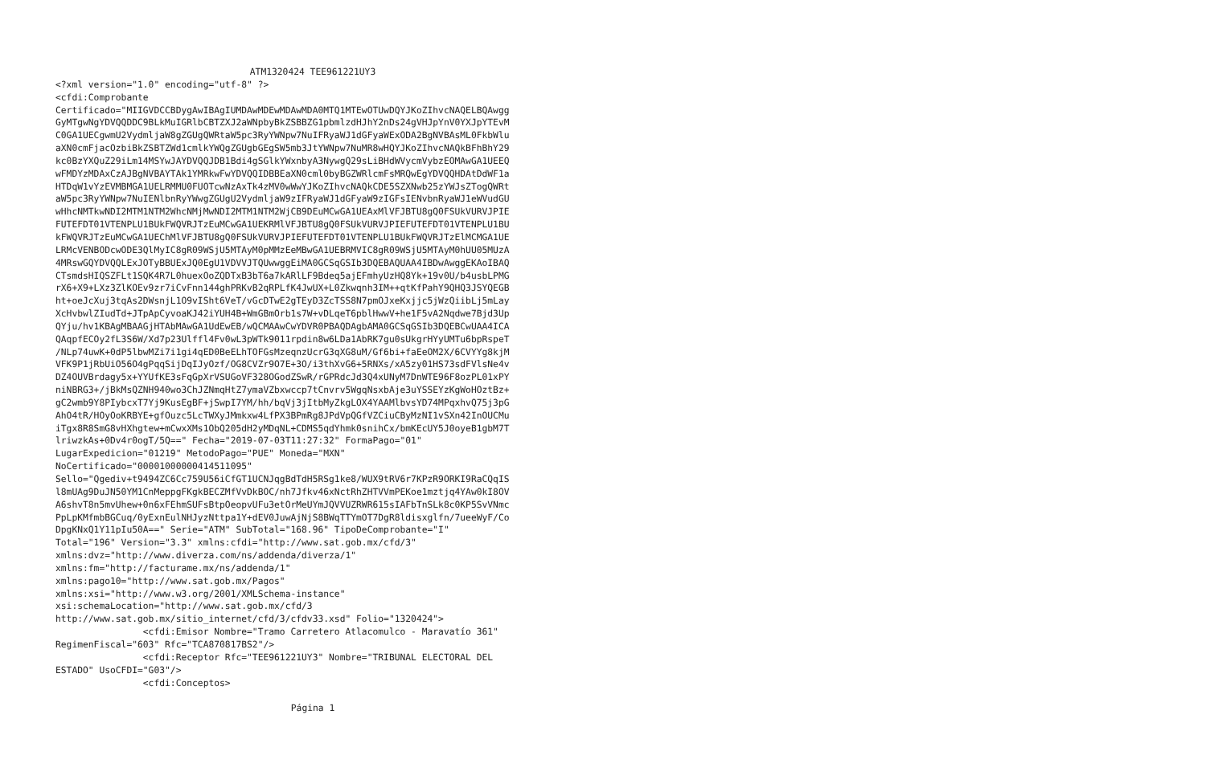ATM1320424 TEE961221UY3
<?xml version="1.0" encoding="utf-8" ?> <cfdi:Comprobante Certificado="MIIGVDCCBDygAwIBAgIUMDAwMDEwMDAwMDA0MTQ1MTEwOTUwDQYJKoZIhvcNAQELBQAwgg GyMTgwNgYDVQQDDC9BLkMuIGRlbCBTZXJ2aWNpbyBkZSBBZG1pbmlzdHJhY2nDs24gVHJpYnV0YXJpYTEvM C0GA1UECgwmU2VydmljaW8gZGUgQWRtaW5pc3RyYWNpw7NuIFRyaWJ1dGFyaWExODA2BgNVBAsML0FkbWlu aXN0cmFjacOzbiBkZSBTZWd1cmlkYWQgZGUgbGEgSW5mb3JtYWNpw7NuMR8wHQYJKoZIhvcNAQkBFhBhY29 kc0BzYXQuZ29iLm14MSYwJAYDVQQJDB1Bdi4gSGlkYWxnbyA3NywgQ29sLiBHdWVycmVybzEOMAwGA1UEEQ wFMDYzMDAxCzAJBgNVBAYTAk1YMRkwFwYDVQQIDBBEaXN0cml0byBGZWRlcmFsMRQwEgYDVQQHDAtDdWF1a HTDqW1vYzEVMBMGA1UELRMMU0FUOTcwNzAxTk4zMV0wWwYJKoZIhvcNAQkCDE5SZXNwb25zYWJsZTogQWRt aW5pc3RyYWNpw7NuIENlbnRyYWwgZGUgU2VydmljaW9zIFRyaWJ1dGFyaW9zIGFsIENvbnRyaWJ1eWVudGU wHhcNMTkwNDI2MTM1NTM2WhcNMjMwNDI2MTM1NTM2WjCB9DEuMCwGA1UEAxMlVFJBTU8gQ0FSUkVURVJPIE FUTEFDT01VTENPLU1BUkFWQVRJTzEuMCwGA1UEKRMlVFJBTU8gQ0FSUkVURVJPIEFUTEFDT01VTENPLU1BU kFWQVRJTzEuMCwGA1UEChMlVFJBTU8gQ0FSUkVURVJPIEFUTEFDT01VTENPLU1BUkFWQVRJTzElMCMGA1UE LRMcVENBODcwODE3QlMyIC8gR09WSjU5MTAyM0pMMzEeMBwGA1UEBRMVIC8gR09WSjU5MTAyM0hUU05MUzA 4MRswGQYDVQQLExJOTyBBUExJQ0EgU1VDVVJTQUwwggEiMA0GCSqGSIb3DQEBAQUAA4IBDwAwggEKAoIBAQ CTsmdsHIQSZFLt1SQK4R7L0huexOoZQDTxB3bT6a7kARlLF9Bdeq5ajEFmhyUzHQ8Yk+19v0U/b4usbLPMG rX6+X9+LXz3ZlKOEv9zr7iCvFnn144ghPRKvB2qRPLfK4JwUX+L0Zkwqnh3IM++qtKfPahY9QHQ3JSYQEGB ht+oeJcXuj3tqAs2DWsnjL1O9vISht6VeT/vGcDTwE2gTEyD3ZcTSS8N7pmOJxeKxjjc5jWzQiibLj5mLay XcHvbwlZIudTd+JTpApCyvoaKJ42iYUH4B+WmGBmOrb1s7W+vDLqeT6pblHwwV+he1F5vA2Nqdwe7Bjd3Up QYju/hv1KBAgMBAAGjHTAbMAwGA1UdEwEB/wQCMAAwCwYDVR0PBAQDAgbAMA0GCSqGSIb3DQEBCwUAA4ICA QAqpfECOy2fL3S6W/Xd7p23Ulffl4Fv0wL3pWTk9011rpdin8w6LDa1AbRK7gu0sUkgrHYyUMTu6bpRspeT /NLp74uwK+0dP5lbwMZi7i1gi4qED0BeELhTOFGsMzeqnzUcrG3qXG8uM/Gf6bi+faEeOM2X/6CVYYg8kjM VFK9P1jRbUiO56O4gPqqSijDqIJyOzf/OG8CVZr9O7E+3O/i3thXvG6+5RNXs/xA5zy01HS73sdFVlsNe4v DZ4OUVBrdagy5x+YYUfKE3sFqGpXrVSUGoVF328OGodZSwR/rGPRdcJd3Q4xUNyM7DnWTE96F8ozPL01xPY niNBRG3+/jBkMsQZNH940wo3ChJZNmqHtZ7ymaVZbxwccp7tCnvrv5WgqNsxbAje3uYSSEYzKgWoHOztBz+ gC2wmb9Y8PIybcxT7Yj9KusEgBF+jSwpI7YM/hh/bqVj3jItbMyZkgLOX4YAAMlbvsYD74MPqxhvQ75j3pG AhO4tR/HOyOoKRBYE+gfOuzc5LcTWXyJMmkxw4LfPX3BPmRg8JPdVpQGfVZCiuCByMzNI1vSXn42InOUCMu iTgx8R8SmG8vHXhgtew+mCwxXMs1ObQ205dH2yMDqNL+CDMS5qdYhmk0snihCx/bmKEcUY5J0oyeB1gbM7T lriwzkAs+0Dv4r0ogT/5Q==" Fecha="2019-07-03T11:27:32" FormaPago="01" LugarExpedicion="01219" MetodoPago="PUE" Moneda="MXN" NoCertificado="00001000000414511095" Sello="Qgediv+t9494ZC6Cc759U56iCfGT1UCNJqgBdTdH5RSg1ke8/WUX9tRV6r7KPzR9ORKI9RaCQqIS l8mUAg9DuJN50YM1CnMeppgFKgkBECZMfVvDkBOC/nh7Jfkv46xNctRhZHTVVmPEKoe1mztjq4YAw0kI8OV A6shvT8n5mvUhew+0n6xFEhmSUFsBtpOeopvUFu3etOrMeUYmJQVVUZRWR615sIAFbTnSLk8c0KP5SvVNmc PpLpKMfmbBGCuq/0yExnEulNHJyzNttpa1Y+dEV0JuwAjNjS8BWqTTYmOT7DgR8ldisxglfn/7ueeWyF/Co DpgKNxQ1Y11pIu50A==" Serie="ATM" SubTotal="168.96" TipoDeComprobante="I" Total="196" Version="3.3" xmlns:cfdi="http://www.sat.gob.mx/cfd/3" xmlns:dvz="http://www.diverza.com/ns/addenda/diverza/1" xmlns:fm="http://facturame.mx/ns/addenda/1" xmlns:pago10="http://www.sat.gob.mx/Pagos" xmlns:xsi="http://www.w3.org/2001/XMLSchema-instance" xsi:schemaLocation="http://www.sat.gob.mx/cfd/3 http://www.sat.gob.mx/sitio_internet/cfd/3/cfdv33.xsd" Folio="1320424"> <cfdi:Emisor Nombre="Tramo Carretero Atlacomulco - Maravatío 361" RegimenFiscal="603" Rfc="TCA870817BS2"/> <cfdi:Receptor Rfc="TEE961221UY3" Nombre="TRIBUNAL ELECTORAL DEL ESTADO" UsoCFDI="G03"/> <cfdi:Conceptos>
Página 1